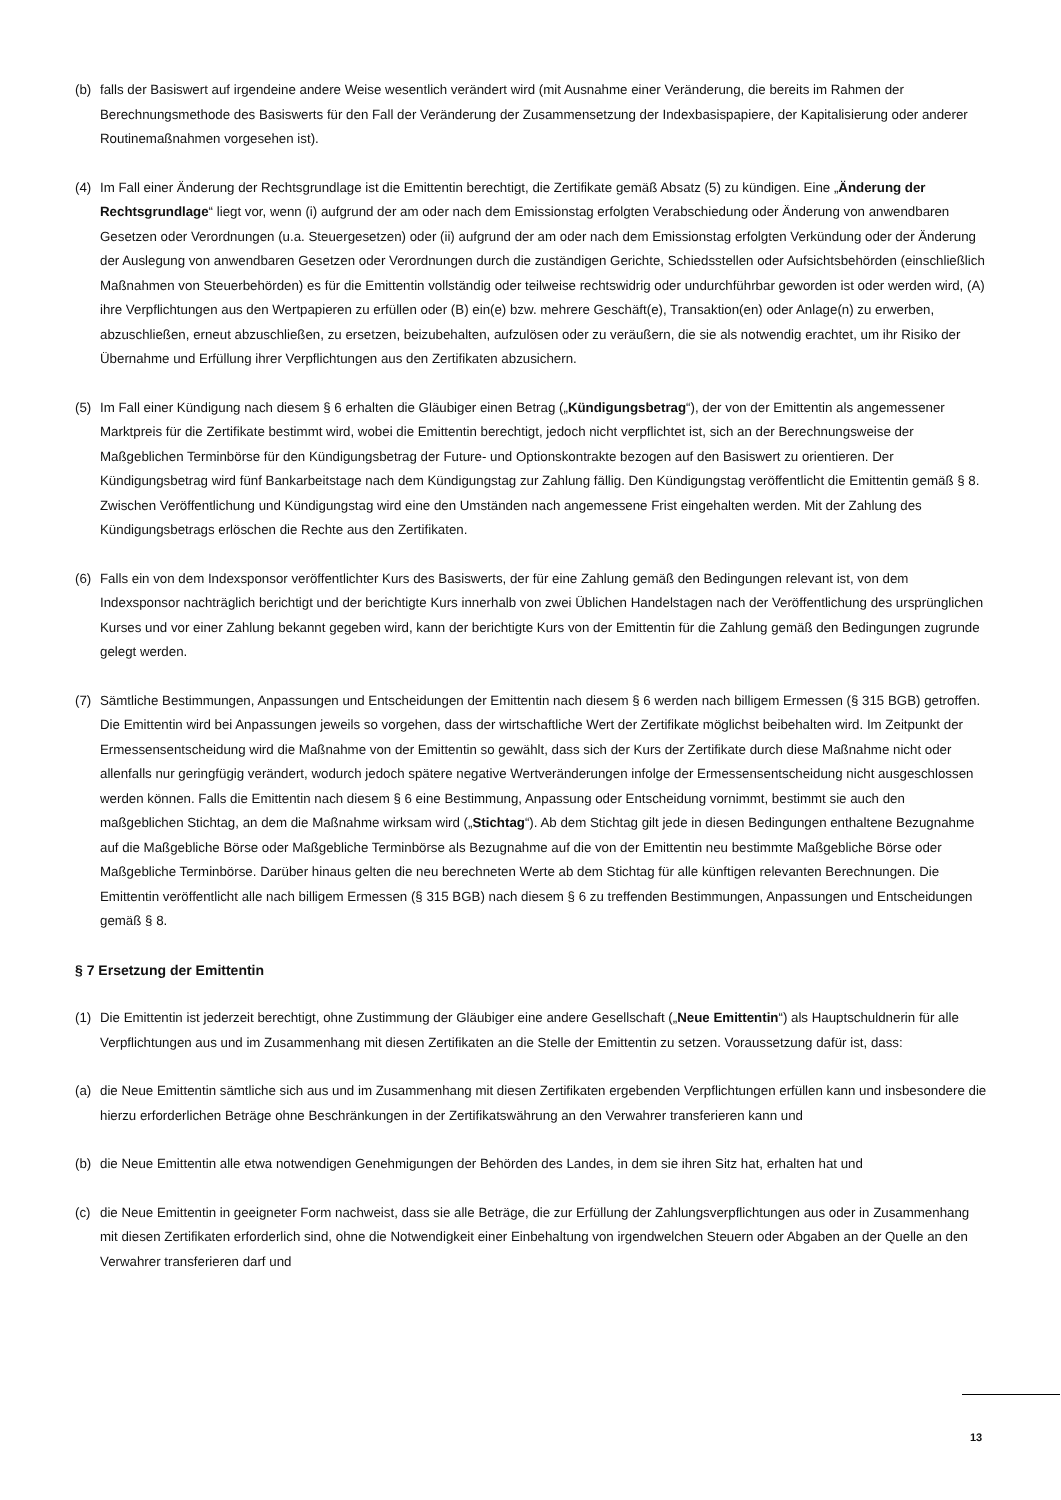(b) falls der Basiswert auf irgendeine andere Weise wesentlich verändert wird (mit Ausnahme einer Veränderung, die bereits im Rahmen der Berechnungsmethode des Basiswerts für den Fall der Veränderung der Zusammensetzung der Indexbasispapiere, der Kapitalisierung oder anderer Routinemaßnahmen vorgesehen ist).
(4) Im Fall einer Änderung der Rechtsgrundlage ist die Emittentin berechtigt, die Zertifikate gemäß Absatz (5) zu kündigen. Eine „Änderung der Rechtsgrundlage“ liegt vor, wenn (i) aufgrund der am oder nach dem Emissionstag erfolgten Verabschiedung oder Änderung von anwendbaren Gesetzen oder Verordnungen (u.a. Steuergesetzen) oder (ii) aufgrund der am oder nach dem Emissionstag erfolgten Verkündung oder der Änderung der Auslegung von anwendbaren Gesetzen oder Verordnungen durch die zuständigen Gerichte, Schiedsstellen oder Aufsichtsbehörden (einschließlich Maßnahmen von Steuerbehörden) es für die Emittentin vollständig oder teilweise rechtswidrig oder undurchführbar geworden ist oder werden wird, (A) ihre Verpflichtungen aus den Wertpapieren zu erfüllen oder (B) ein(e) bzw. mehrere Geschäft(e), Transaktion(en) oder Anlage(n) zu erwerben, abzuschließen, erneut abzuschließen, zu ersetzen, beizubehalten, aufzulösen oder zu veräußern, die sie als notwendig erachtet, um ihr Risiko der Übernahme und Erfüllung ihrer Verpflichtungen aus den Zertifikaten abzusichern.
(5) Im Fall einer Kündigung nach diesem § 6 erhalten die Gläubiger einen Betrag („Kündigungsbetrag“), der von der Emittentin als angemessener Marktpreis für die Zertifikate bestimmt wird, wobei die Emittentin berechtigt, jedoch nicht verpflichtet ist, sich an der Berechnungsweise der Maßgeblichen Terminbörse für den Kündigungsbetrag der Future- und Optionskontrakte bezogen auf den Basiswert zu orientieren. Der Kündigungsbetrag wird fünf Bankarbeitstage nach dem Kündigungstag zur Zahlung fällig. Den Kündigungstag veröffentlicht die Emittentin gemäß § 8. Zwischen Veröffentlichung und Kündigungstag wird eine den Umständen nach angemessene Frist eingehalten werden. Mit der Zahlung des Kündigungsbetrags erlöschen die Rechte aus den Zertifikaten.
(6) Falls ein von dem Indexsponsor veröffentlichter Kurs des Basiswerts, der für eine Zahlung gemäß den Bedingungen relevant ist, von dem Indexsponsor nachträglich berichtigt und der berichtigte Kurs innerhalb von zwei Üblichen Handelstagen nach der Veröffentlichung des ursprünglichen Kurses und vor einer Zahlung bekannt gegeben wird, kann der berichtigte Kurs von der Emittentin für die Zahlung gemäß den Bedingungen zugrunde gelegt werden.
(7) Sämtliche Bestimmungen, Anpassungen und Entscheidungen der Emittentin nach diesem § 6 werden nach billigem Ermessen (§ 315 BGB) getroffen. Die Emittentin wird bei Anpassungen jeweils so vorgehen, dass der wirtschaftliche Wert der Zertifikate möglichst beibehalten wird. Im Zeitpunkt der Ermessensentscheidung wird die Maßnahme von der Emittentin so gewählt, dass sich der Kurs der Zertifikate durch diese Maßnahme nicht oder allenfalls nur geringfügig verändert, wodurch jedoch spätere negative Wertveränderungen infolge der Ermessensentscheidung nicht ausgeschlossen werden können. Falls die Emittentin nach diesem § 6 eine Bestimmung, Anpassung oder Entscheidung vornimmt, bestimmt sie auch den maßgeblichen Stichtag, an dem die Maßnahme wirksam wird („Stichtag“). Ab dem Stichtag gilt jede in diesen Bedingungen enthaltene Bezugnahme auf die Maßgebliche Börse oder Maßgebliche Terminbörse als Bezugnahme auf die von der Emittentin neu bestimmte Maßgebliche Börse oder Maßgebliche Terminbörse. Darüber hinaus gelten die neu berechneten Werte ab dem Stichtag für alle künftigen relevanten Berechnungen. Die Emittentin veröffentlicht alle nach billigem Ermessen (§ 315 BGB) nach diesem § 6 zu treffenden Bestimmungen, Anpassungen und Entscheidungen gemäß § 8.
§ 7 Ersetzung der Emittentin
(1) Die Emittentin ist jederzeit berechtigt, ohne Zustimmung der Gläubiger eine andere Gesellschaft („Neue Emittentin“) als Hauptschuldnerin für alle Verpflichtungen aus und im Zusammenhang mit diesen Zertifikaten an die Stelle der Emittentin zu setzen. Voraussetzung dafür ist, dass:
(a) die Neue Emittentin sämtliche sich aus und im Zusammenhang mit diesen Zertifikaten ergebenden Verpflichtungen erfüllen kann und insbesondere die hierzu erforderlichen Beträge ohne Beschränkungen in der Zertifikatswährung an den Verwahrer transferieren kann und
(b) die Neue Emittentin alle etwa notwendigen Genehmigungen der Behörden des Landes, in dem sie ihren Sitz hat, erhalten hat und
(c) die Neue Emittentin in geeigneter Form nachweist, dass sie alle Beträge, die zur Erfüllung der Zahlungsverpflichtungen aus oder in Zusammenhang mit diesen Zertifikaten erforderlich sind, ohne die Notwendigkeit einer Einbehaltung von irgendwelchen Steuern oder Abgaben an der Quelle an den Verwahrer transferieren darf und
13